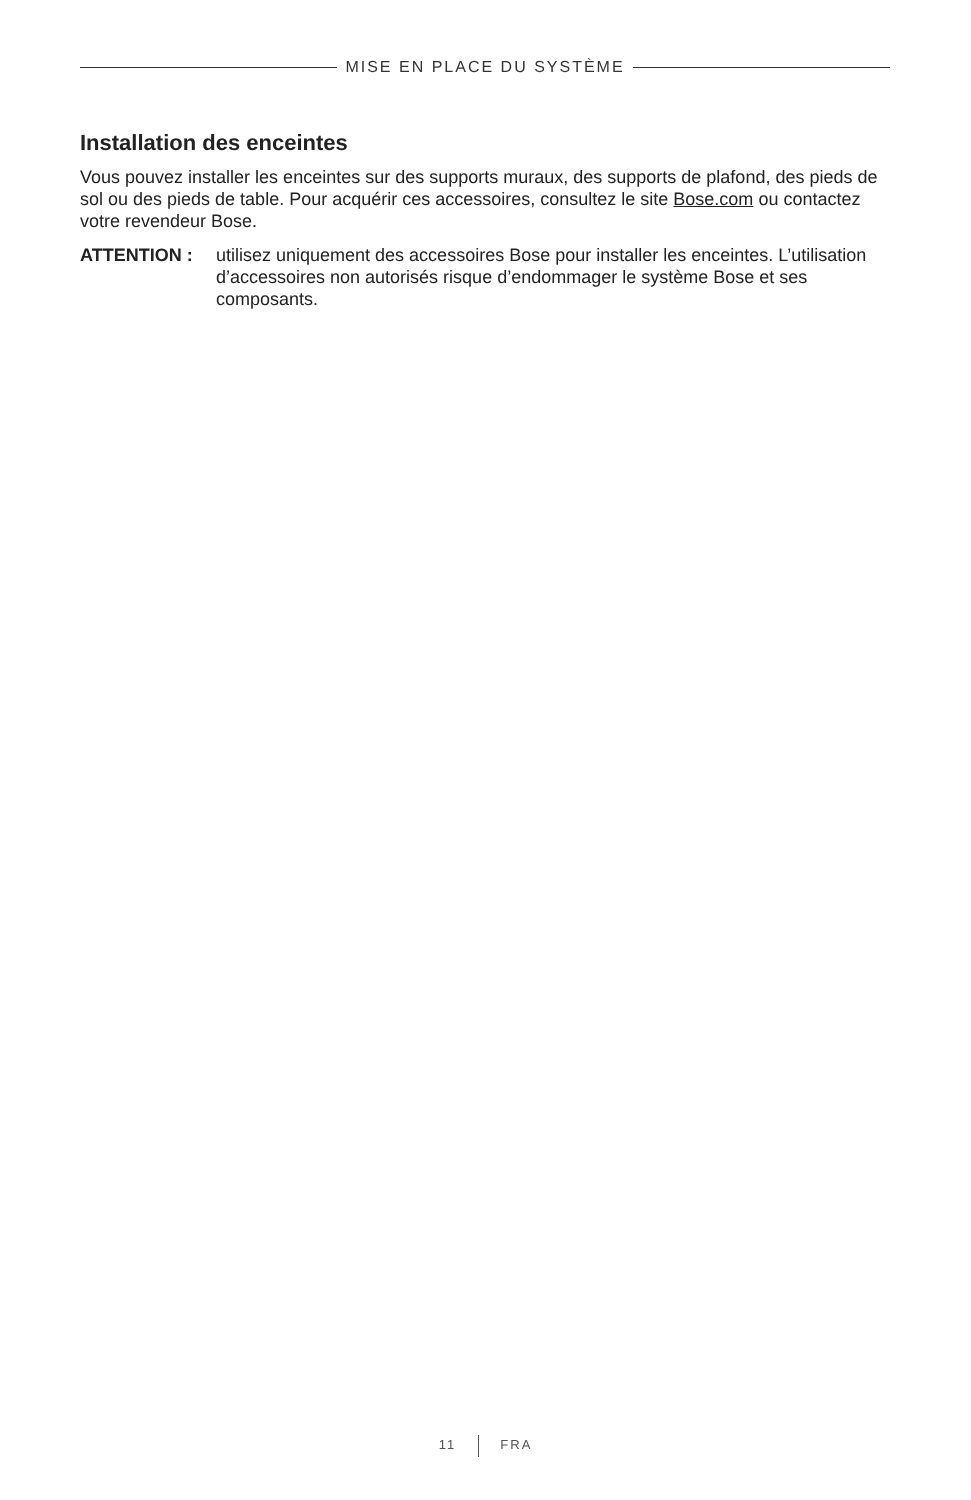MISE EN PLACE DU SYSTÈME
Installation des enceintes
Vous pouvez installer les enceintes sur des supports muraux, des supports de plafond, des pieds de sol ou des pieds de table. Pour acquérir ces accessoires, consultez le site Bose.com ou contactez votre revendeur Bose.
ATTENTION : utilisez uniquement des accessoires Bose pour installer les enceintes. L’utilisation d’accessoires non autorisés risque d’endommager le système Bose et ses composants.
11 FRA